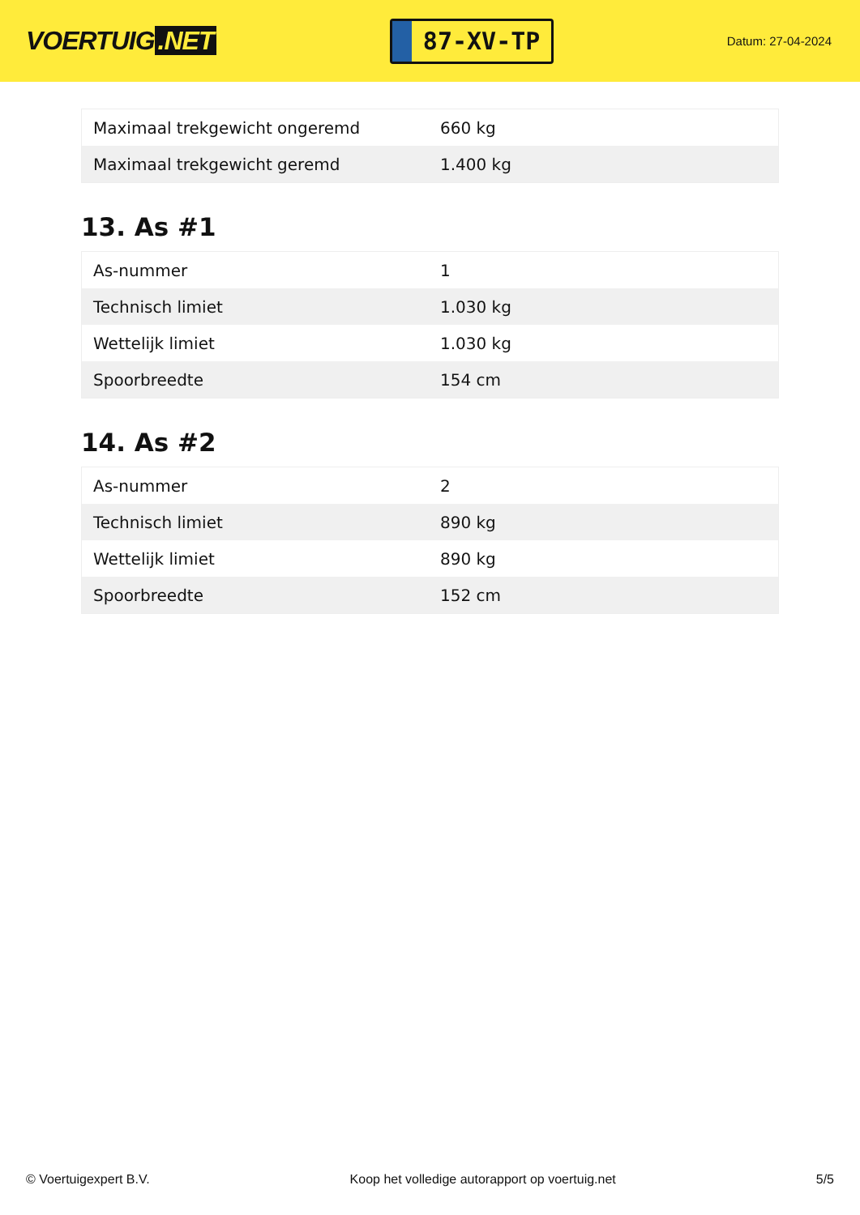VOERTUIG.NET
87-XV-TP
Datum: 27-04-2024
| Maximaal trekgewicht ongeremd | 660 kg |
| Maximaal trekgewicht geremd | 1.400 kg |
13. As #1
| As-nummer | 1 |
| Technisch limiet | 1.030 kg |
| Wettelijk limiet | 1.030 kg |
| Spoorbreedte | 154 cm |
14. As #2
| As-nummer | 2 |
| Technisch limiet | 890 kg |
| Wettelijk limiet | 890 kg |
| Spoorbreedte | 152 cm |
© Voertuigexpert B.V. Koop het volledige autorapport op voertuig.net 5/5